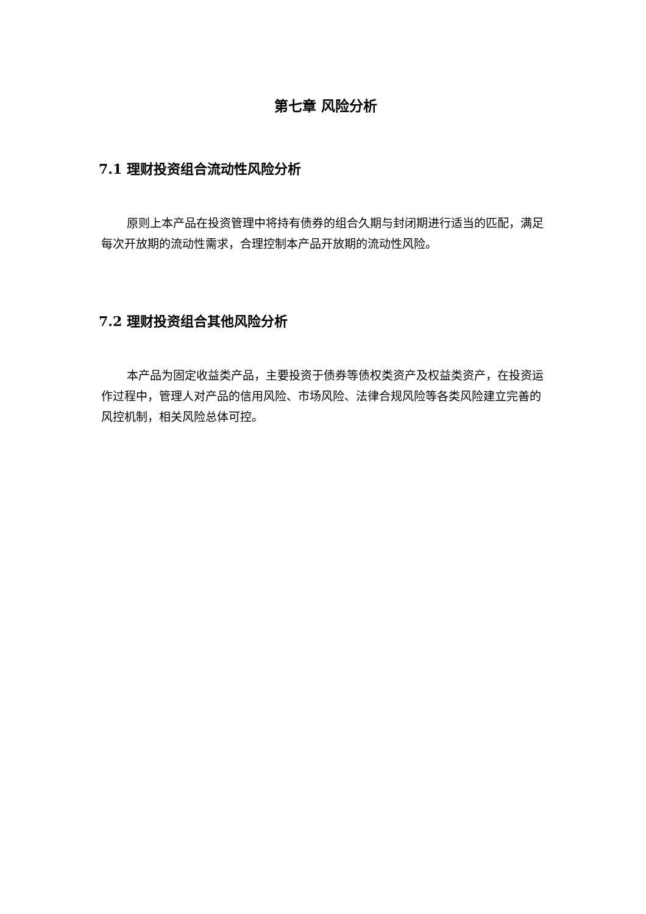第七章 风险分析
7.1 理财投资组合流动性风险分析
原则上本产品在投资管理中将持有债券的组合久期与封闭期进行适当的匹配，满足每次开放期的流动性需求，合理控制本产品开放期的流动性风险。
7.2 理财投资组合其他风险分析
本产品为固定收益类产品，主要投资于债券等债权类资产及权益类资产，在投资运作过程中，管理人对产品的信用风险、市场风险、法律合规风险等各类风险建立完善的风控机制，相关风险总体可控。